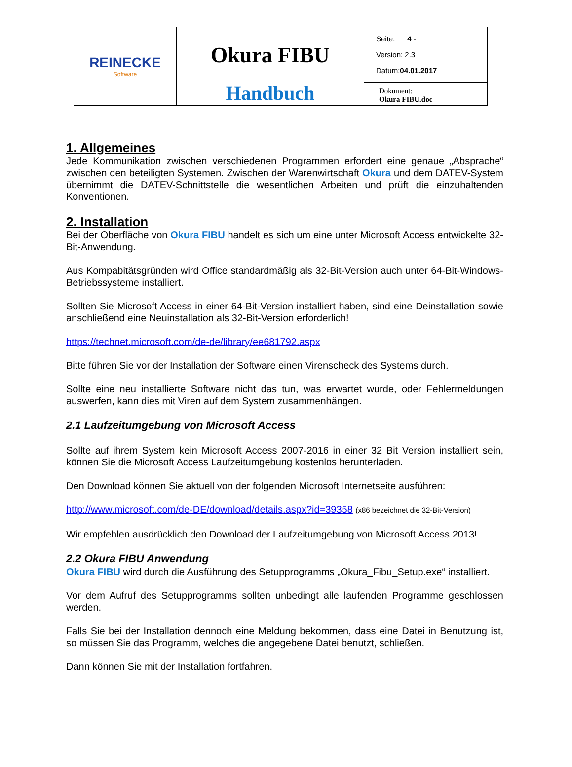| REINECKE Software | Okura FIBU Handbuch | Seite: 4 - Version: 2.3 Datum: 04.01.2017 |
| | | Dokument: Okura FIBU.doc |
1. Allgemeines
Jede Kommunikation zwischen verschiedenen Programmen erfordert eine genaue „Absprache“ zwischen den beteiligten Systemen. Zwischen der Warenwirtschaft Okura und dem DATEV-System übernimmt die DATEV-Schnittstelle die wesentlichen Arbeiten und prüft die einzuhaltenden Konventionen.
2. Installation
Bei der Oberfläche von Okura FIBU handelt es sich um eine unter Microsoft Access entwickelte 32-Bit-Anwendung.
Aus Kompabitätsgründen wird Office standardmäßig als 32-Bit-Version auch unter 64-Bit-Windows-Betriebssysteme installiert.
Sollten Sie Microsoft Access in einer 64-Bit-Version installiert haben, sind eine Deinstallation sowie anschließend eine Neuinstallation als 32-Bit-Version erforderlich!
https://technet.microsoft.com/de-de/library/ee681792.aspx
Bitte führen Sie vor der Installation der Software einen Virenscheck des Systems durch.
Sollte eine neu installierte Software nicht das tun, was erwartet wurde, oder Fehlermeldungen auswerfen, kann dies mit Viren auf dem System zusammenhängen.
2.1 Laufzeitumgebung von Microsoft Access
Sollte auf ihrem System kein Microsoft Access 2007-2016 in einer 32 Bit Version installiert sein, können Sie die Microsoft Access Laufzeitumgebung kostenlos herunterladen.
Den Download können Sie aktuell von der folgenden Microsoft Internetseite ausführen:
http://www.microsoft.com/de-DE/download/details.aspx?id=39358 (x86 bezeichnet die 32-Bit-Version)
Wir empfehlen ausdrücklich den Download der Laufzeitumgebung von Microsoft Access 2013!
2.2 Okura FIBU Anwendung
Okura FIBU wird durch die Ausführung des Setupprogramms „Okura_Fibu_Setup.exe“ installiert.
Vor dem Aufruf des Setupprogramms sollten unbedingt alle laufenden Programme geschlossen werden.
Falls Sie bei der Installation dennoch eine Meldung bekommen, dass eine Datei in Benutzung ist, so müssen Sie das Programm, welches die angegebene Datei benutzt, schließen.
Dann können Sie mit der Installation fortfahren.